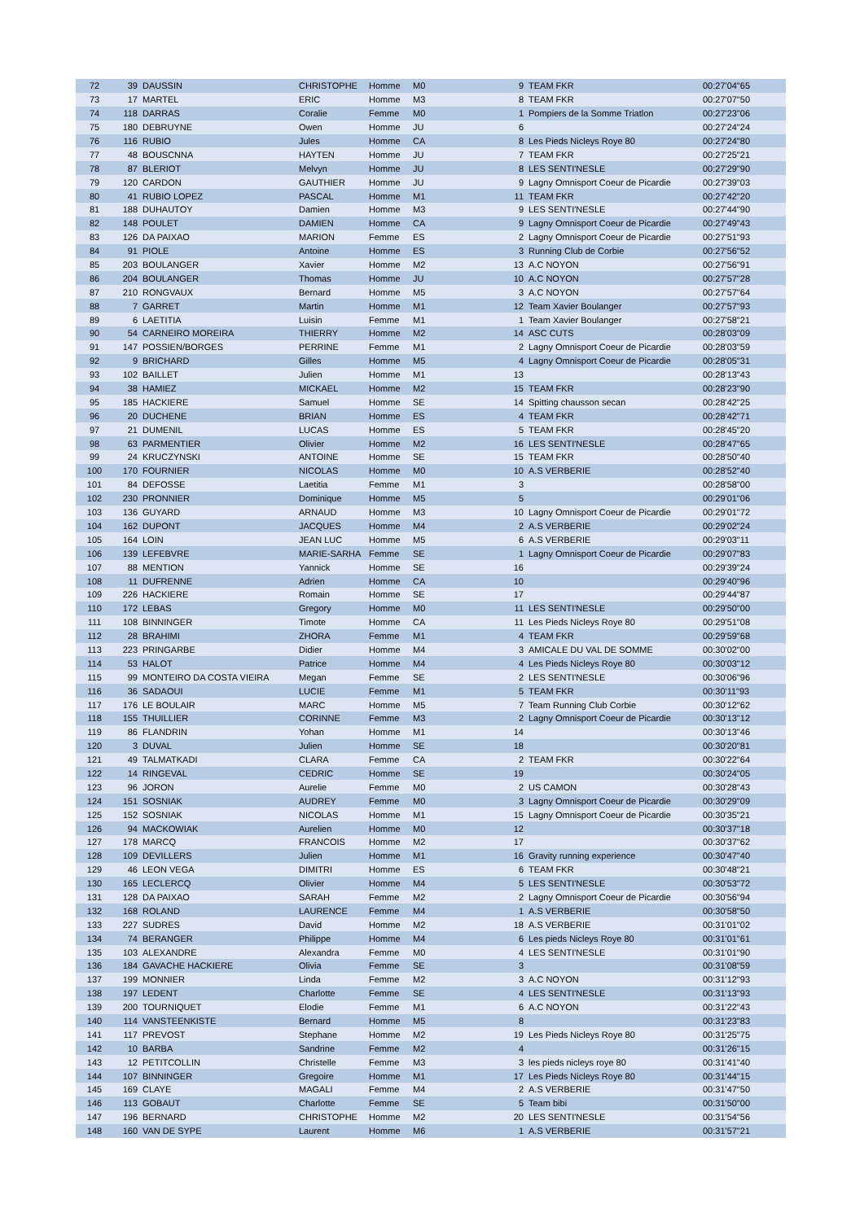| 72 | 39 | DAUSSIN | CHRISTOPHE | Homme | M0 | 9 | TEAM FKR | 00:27'04"65 |
| 73 | 17 | MARTEL | ERIC | Homme | M3 | 8 | TEAM FKR | 00:27'07"50 |
| 74 | 118 | DARRAS | Coralie | Femme | M0 | 1 | Pompiers de la Somme Triatlon | 00:27'23"06 |
| 75 | 180 | DEBRUYNE | Owen | Homme | JU | 6 | | 00:27'24"24 |
| 76 | 116 | RUBIO | Jules | Homme | CA | 8 | Les Pieds Nicleys Roye 80 | 00:27'24"80 |
| 77 | 48 | BOUSCNNA | HAYTEN | Homme | JU | 7 | TEAM FKR | 00:27'25"21 |
| 78 | 87 | BLERIOT | Melvyn | Homme | JU | 8 | LES SENTI'NESLE | 00:27'29"90 |
| 79 | 120 | CARDON | GAUTHIER | Homme | JU | 9 | Lagny Omnisport Coeur de Picardie | 00:27'39"03 |
| 80 | 41 | RUBIO LOPEZ | PASCAL | Homme | M1 | 11 | TEAM FKR | 00:27'42"20 |
| 81 | 188 | DUHAUTOY | Damien | Homme | M3 | 9 | LES SENTI'NESLE | 00:27'44"90 |
| 82 | 148 | POULET | DAMIEN | Homme | CA | 9 | Lagny Omnisport Coeur de Picardie | 00:27'49"43 |
| 83 | 126 | DA PAIXAO | MARION | Femme | ES | 2 | Lagny Omnisport Coeur de Picardie | 00:27'51"93 |
| 84 | 91 | PIOLE | Antoine | Homme | ES | 3 | Running Club de Corbie | 00:27'56"52 |
| 85 | 203 | BOULANGER | Xavier | Homme | M2 | 13 | A.C NOYON | 00:27'56"91 |
| 86 | 204 | BOULANGER | Thomas | Homme | JU | 10 | A.C NOYON | 00:27'57"28 |
| 87 | 210 | RONGVAUX | Bernard | Homme | M5 | 3 | A.C NOYON | 00:27'57"64 |
| 88 | 7 | GARRET | Martin | Homme | M1 | 12 | Team Xavier Boulanger | 00:27'57"93 |
| 89 | 6 | LAETITIA | Luisin | Femme | M1 | 1 | Team Xavier Boulanger | 00:27'58"21 |
| 90 | 54 | CARNEIRO MOREIRA | THIERRY | Homme | M2 | 14 | ASC CUTS | 00:28'03"09 |
| 91 | 147 | POSSIEN/BORGES | PERRINE | Femme | M1 | 2 | Lagny Omnisport Coeur de Picardie | 00:28'03"59 |
| 92 | 9 | BRICHARD | Gilles | Homme | M5 | 4 | Lagny Omnisport Coeur de Picardie | 00:28'05"31 |
| 93 | 102 | BAILLET | Julien | Homme | M1 | 13 | | 00:28'13"43 |
| 94 | 38 | HAMIEZ | MICKAEL | Homme | M2 | 15 | TEAM FKR | 00:28'23"90 |
| 95 | 185 | HACKIERE | Samuel | Homme | SE | 14 | Spitting chausson secan | 00:28'42"25 |
| 96 | 20 | DUCHENE | BRIAN | Homme | ES | 4 | TEAM FKR | 00:28'42"71 |
| 97 | 21 | DUMENIL | LUCAS | Homme | ES | 5 | TEAM FKR | 00:28'45"20 |
| 98 | 63 | PARMENTIER | Olivier | Homme | M2 | 16 | LES SENTI'NESLE | 00:28'47"65 |
| 99 | 24 | KRUCZYNSKI | ANTOINE | Homme | SE | 15 | TEAM FKR | 00:28'50"40 |
| 100 | 170 | FOURNIER | NICOLAS | Homme | M0 | 10 | A.S VERBERIE | 00:28'52"40 |
| 101 | 84 | DEFOSSE | Laetitia | Femme | M1 | 3 | | 00:28'58"00 |
| 102 | 230 | PRONNIER | Dominique | Homme | M5 | 5 | | 00:29'01"06 |
| 103 | 136 | GUYARD | ARNAUD | Homme | M3 | 10 | Lagny Omnisport Coeur de Picardie | 00:29'01"72 |
| 104 | 162 | DUPONT | JACQUES | Homme | M4 | 2 | A.S VERBERIE | 00:29'02"24 |
| 105 | 164 | LOIN | JEAN LUC | Homme | M5 | 6 | A.S VERBERIE | 00:29'03"11 |
| 106 | 139 | LEFEBVRE | MARIE-SARHA | Femme | SE | 1 | Lagny Omnisport Coeur de Picardie | 00:29'07"83 |
| 107 | 88 | MENTION | Yannick | Homme | SE | 16 | | 00:29'39"24 |
| 108 | 11 | DUFRENNE | Adrien | Homme | CA | 10 | | 00:29'40"96 |
| 109 | 226 | HACKIERE | Romain | Homme | SE | 17 | | 00:29'44"87 |
| 110 | 172 | LEBAS | Gregory | Homme | M0 | 11 | LES SENTI'NESLE | 00:29'50"00 |
| 111 | 108 | BINNINGER | Timote | Homme | CA | 11 | Les Pieds Nicleys Roye 80 | 00:29'51"08 |
| 112 | 28 | BRAHIMI | ZHORA | Femme | M1 | 4 | TEAM FKR | 00:29'59"68 |
| 113 | 223 | PRINGARBE | Didier | Homme | M4 | 3 | AMICALE DU VAL DE SOMME | 00:30'02"00 |
| 114 | 53 | HALOT | Patrice | Homme | M4 | 4 | Les Pieds Nicleys Roye 80 | 00:30'03"12 |
| 115 | 99 | MONTEIRO DA COSTA VIEIRA | Megan | Femme | SE | 2 | LES SENTI'NESLE | 00:30'06"96 |
| 116 | 36 | SADAOUI | LUCIE | Femme | M1 | 5 | TEAM FKR | 00:30'11"93 |
| 117 | 176 | LE BOULAIR | MARC | Homme | M5 | 7 | Team Running Club Corbie | 00:30'12"62 |
| 118 | 155 | THUILLIER | CORINNE | Femme | M3 | 2 | Lagny Omnisport Coeur de Picardie | 00:30'13"12 |
| 119 | 86 | FLANDRIN | Yohan | Homme | M1 | 14 | | 00:30'13"46 |
| 120 | 3 | DUVAL | Julien | Homme | SE | 18 | | 00:30'20"81 |
| 121 | 49 | TALMATKADI | CLARA | Femme | CA | 2 | TEAM FKR | 00:30'22"64 |
| 122 | 14 | RINGEVAL | CEDRIC | Homme | SE | 19 | | 00:30'24"05 |
| 123 | 96 | JORON | Aurelie | Femme | M0 | 2 | US CAMON | 00:30'28"43 |
| 124 | 151 | SOSNIAK | AUDREY | Femme | M0 | 3 | Lagny Omnisport Coeur de Picardie | 00:30'29"09 |
| 125 | 152 | SOSNIAK | NICOLAS | Homme | M1 | 15 | Lagny Omnisport Coeur de Picardie | 00:30'35"21 |
| 126 | 94 | MACKOWIAK | Aurelien | Homme | M0 | 12 | | 00:30'37"18 |
| 127 | 178 | MARCQ | FRANCOIS | Homme | M2 | 17 | | 00:30'37"62 |
| 128 | 109 | DEVILLERS | Julien | Homme | M1 | 16 | Gravity running experience | 00:30'47"40 |
| 129 | 46 | LEON VEGA | DIMITRI | Homme | ES | 6 | TEAM FKR | 00:30'48"21 |
| 130 | 165 | LECLERCQ | Olivier | Homme | M4 | 5 | LES SENTI'NESLE | 00:30'53"72 |
| 131 | 128 | DA PAIXAO | SARAH | Femme | M2 | 2 | Lagny Omnisport Coeur de Picardie | 00:30'56"94 |
| 132 | 168 | ROLAND | LAURENCE | Femme | M4 | 1 | A.S VERBERIE | 00:30'58"50 |
| 133 | 227 | SUDRES | David | Homme | M2 | 18 | A.S VERBERIE | 00:31'01"02 |
| 134 | 74 | BERANGER | Philippe | Homme | M4 | 6 | Les pieds Nicleys Roye 80 | 00:31'01"61 |
| 135 | 103 | ALEXANDRE | Alexandra | Femme | M0 | 4 | LES SENTI'NESLE | 00:31'01"90 |
| 136 | 184 | GAVACHE HACKIERE | Olivia | Femme | SE | 3 | | 00:31'08"59 |
| 137 | 199 | MONNIER | Linda | Femme | M2 | 3 | A.C NOYON | 00:31'12"93 |
| 138 | 197 | LEDENT | Charlotte | Femme | SE | 4 | LES SENTI'NESLE | 00:31'13"93 |
| 139 | 200 | TOURNIQUET | Elodie | Femme | M1 | 6 | A.C NOYON | 00:31'22"43 |
| 140 | 114 | VANSTEENKISTE | Bernard | Homme | M5 | 8 | | 00:31'23"83 |
| 141 | 117 | PREVOST | Stephane | Homme | M2 | 19 | Les Pieds Nicleys Roye 80 | 00:31'25"75 |
| 142 | 10 | BARBA | Sandrine | Femme | M2 | 4 | | 00:31'26"15 |
| 143 | 12 | PETITCOLLIN | Christelle | Femme | M3 | 3 | les pieds nicleys roye 80 | 00:31'41"40 |
| 144 | 107 | BINNINGER | Gregoire | Homme | M1 | 17 | Les Pieds Nicleys Roye 80 | 00:31'44"15 |
| 145 | 169 | CLAYE | MAGALI | Femme | M4 | 2 | A.S VERBERIE | 00:31'47"50 |
| 146 | 113 | GOBAUT | Charlotte | Femme | SE | 5 | Team bibi | 00:31'50"00 |
| 147 | 196 | BERNARD | CHRISTOPHE | Homme | M2 | 20 | LES SENTI'NESLE | 00:31'54"56 |
| 148 | 160 | VAN DE SYPE | Laurent | Homme | M6 | 1 | A.S VERBERIE | 00:31'57"21 |